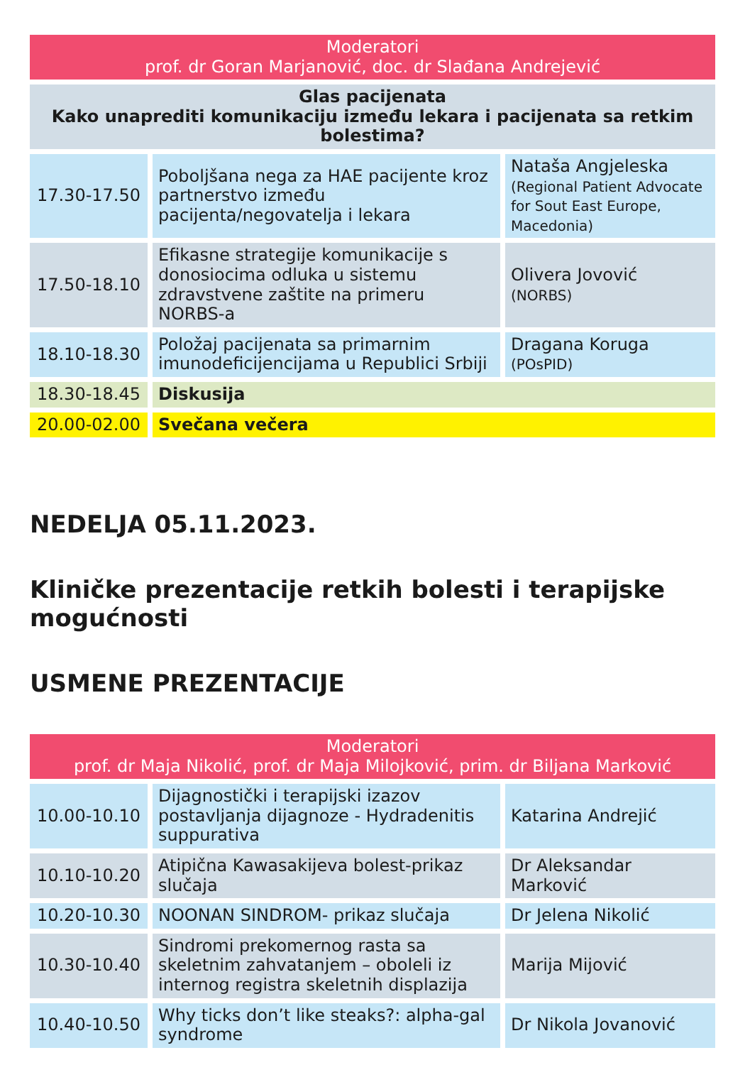| Moderatori prof. dr Goran Marjanović, doc. dr Slađana Andrejević | | |
| --- | --- | --- |
| Glas pacijenata Kako unaprediti komunikaciju između lekara i pacijenata sa retkim bolestima? | | |
| 17.30-17.50 | Poboljšana nega za HAE pacijente kroz partnerstvo između pacijenta/negovatelja i lekara | Nataša Angjeleska (Regional Patient Advocate for Sout East Europe, Macedonia) |
| 17.50-18.10 | Efikasne strategije komunikacije s donosiocima odluka u sistemu zdravstvene zaštite na primeru NORBS-a | Olivera Jovović (NORBS) |
| 18.10-18.30 | Položaj pacijenata sa primarnim imunodeficijencijama u Republici Srbiji | Dragana Koruga (POsPID) |
| 18.30-18.45 | Diskusija | |
| 20.00-02.00 | Svečana večera | |
NEDELJA 05.11.2023.
Kliničke prezentacije retkih bolesti i terapijske mogućnosti
USMENE PREZENTACIJE
| Moderatori prof. dr Maja Nikolić, prof. dr Maja Milojković, prim. dr Biljana Marković | | |
| --- | --- | --- |
| 10.00-10.10 | Dijagnostički i terapijski izazov postavljanja dijagnoze - Hydradenitis suppurativa | Katarina Andrejić |
| 10.10-10.20 | Atipična Kawasakijeva bolest-prikaz slučaja | Dr Aleksandar Marković |
| 10.20-10.30 | NOONAN SINDROM- prikaz slučaja | Dr Jelena Nikolić |
| 10.30-10.40 | Sindromi prekomernog rasta sa skeletnim zahvatanjem – oboleli iz internog registra skeletnih displazija | Marija Mijović |
| 10.40-10.50 | Why ticks don’t like steaks?: alpha-gal syndrome | Dr Nikola Jovanović |